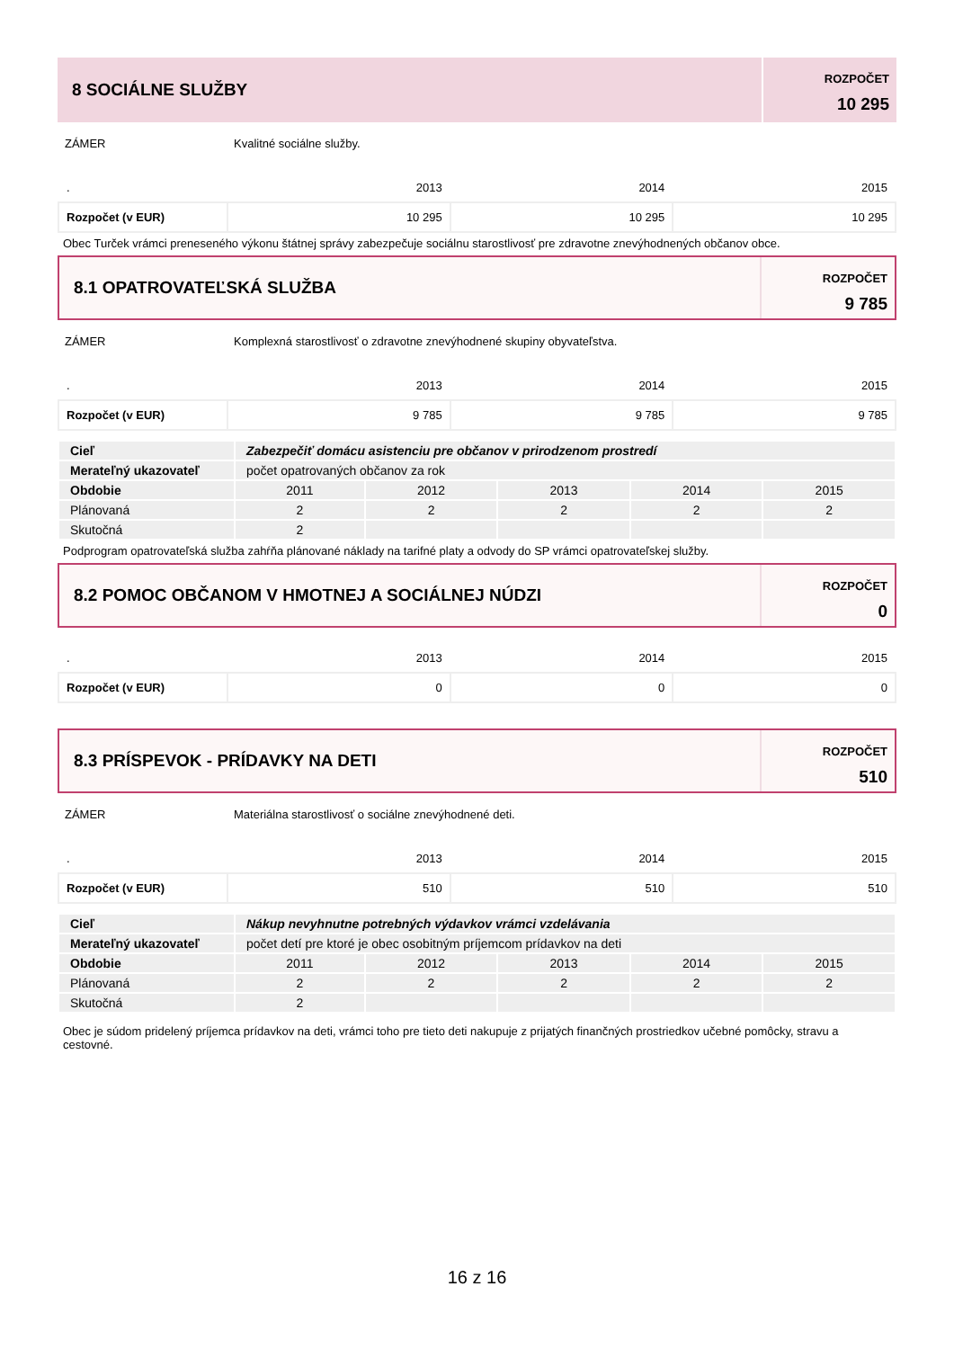8 SOCIÁLNE SLUŽBY
ROZPOČET
10 295
ZÁMER Kvalitné sociálne služby.
| . | 2013 | 2014 | 2015 |
| Rozpočet (v EUR) | 10 295 | 10 295 | 10 295 |
Obec Turček vrámci preneseného výkonu štátnej správy zabezpečuje sociálnu starostlivosť pre zdravotne znevýhodnených občanov obce.
8.1 OPATROVATEĽSKÁ SLUŽBA
ROZPOČET
9 785
ZÁMER Komplexná starostlivosť o zdravotne znevýhodnené skupiny obyvateľstva.
| . | 2013 | 2014 | 2015 |
| Rozpočet (v EUR) | 9 785 | 9 785 | 9 785 |
| Cieľ | Zabezpečiť domácu asistenciu pre občanov v prirodzenom prostredí | | | | |
| Merateľný ukazovateľ | počet opatrovaných občanov za rok | | | | |
| Obdobie | 2011 | 2012 | 2013 | 2014 | 2015 |
| Plánovaná | 2 | 2 | 2 | 2 | 2 |
| Skutočná | 2 | | | | |
Podprogram opatrovateľská služba zahŕňa plánované náklady na tarifné platy a odvody do SP vrámci opatrovateľskej služby.
8.2 POMOC OBČANOM V HMOTNEJ A SOCIÁLNEJ NÚDZI
ROZPOČET
0
| . | 2013 | 2014 | 2015 |
| Rozpočet (v EUR) | 0 | 0 | 0 |
8.3 PRÍSPEVOK - PRÍDAVKY NA DETI
ROZPOČET
510
ZÁMER Materiálna starostlivosť o sociálne znevýhodnené deti.
| . | 2013 | 2014 | 2015 |
| Rozpočet (v EUR) | 510 | 510 | 510 |
| Cieľ | Nákup nevyhnutne potrebných výdavkov vrámci vzdelávania | | | | |
| Merateľný ukazovateľ | počet detí pre ktoré je obec osobitným príjemcom prídavkov na deti | | | | |
| Obdobie | 2011 | 2012 | 2013 | 2014 | 2015 |
| Plánovaná | 2 | 2 | 2 | 2 | 2 |
| Skutočná | 2 | | | | |
Obec je súdom pridelený príjemca prídavkov na deti, vrámci toho pre tieto deti nakupuje z prijatých finančných prostriedkov učebné pomôcky, stravu a cestovné.
16 z 16